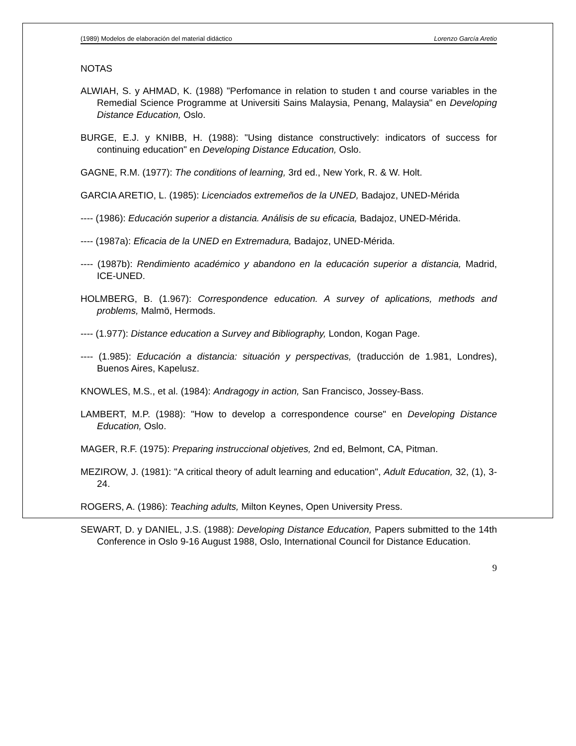(1989) Modelos de elaboración del material didáctico Lorenzo García Aretio
NOTAS
ALWIAH, S. y AHMAD, K. (1988) "Perfomance in relation to studen t and course variables in the Remedial Science Programme at Universiti Sains Malaysia, Penang, Malaysia" en Developing Distance Education, Oslo.
BURGE, E.J. y KNIBB, H. (1988): "Using distance constructively: indicators of success for continuing education" en Developing Distance Education, Oslo.
GAGNE, R.M. (1977): The conditions of learning, 3rd ed., New York, R. & W. Holt.
GARCIA ARETIO, L. (1985): Licenciados extremeños de la UNED, Badajoz, UNED-Mérida
---- (1986): Educación superior a distancia. Análisis de su eficacia, Badajoz, UNED-Mérida.
---- (1987a): Eficacia de la UNED en Extremadura, Badajoz, UNED-Mérida.
---- (1987b): Rendimiento académico y abandono en la educación superior a distancia, Madrid, ICE-UNED.
HOLMBERG, B. (1.967): Correspondence education. A survey of aplications, methods and problems, Malmö, Hermods.
---- (1.977): Distance education a Survey and Bibliography, London, Kogan Page.
---- (1.985): Educación a distancia: situación y perspectivas, (traducción de 1.981, Londres), Buenos Aires, Kapelusz.
KNOWLES, M.S., et al. (1984): Andragogy in action, San Francisco, Jossey-Bass.
LAMBERT, M.P. (1988): "How to develop a correspondence course" en Developing Distance Education, Oslo.
MAGER, R.F. (1975): Preparing instruccional objetives, 2nd ed, Belmont, CA, Pitman.
MEZIROW, J. (1981): "A critical theory of adult learning and education", Adult Education, 32, (1), 3-24.
ROGERS, A. (1986): Teaching adults, Milton Keynes, Open University Press.
SEWART, D. y DANIEL, J.S. (1988): Developing Distance Education, Papers submitted to the 14th Conference in Oslo 9-16 August 1988, Oslo, International Council for Distance Education.
9